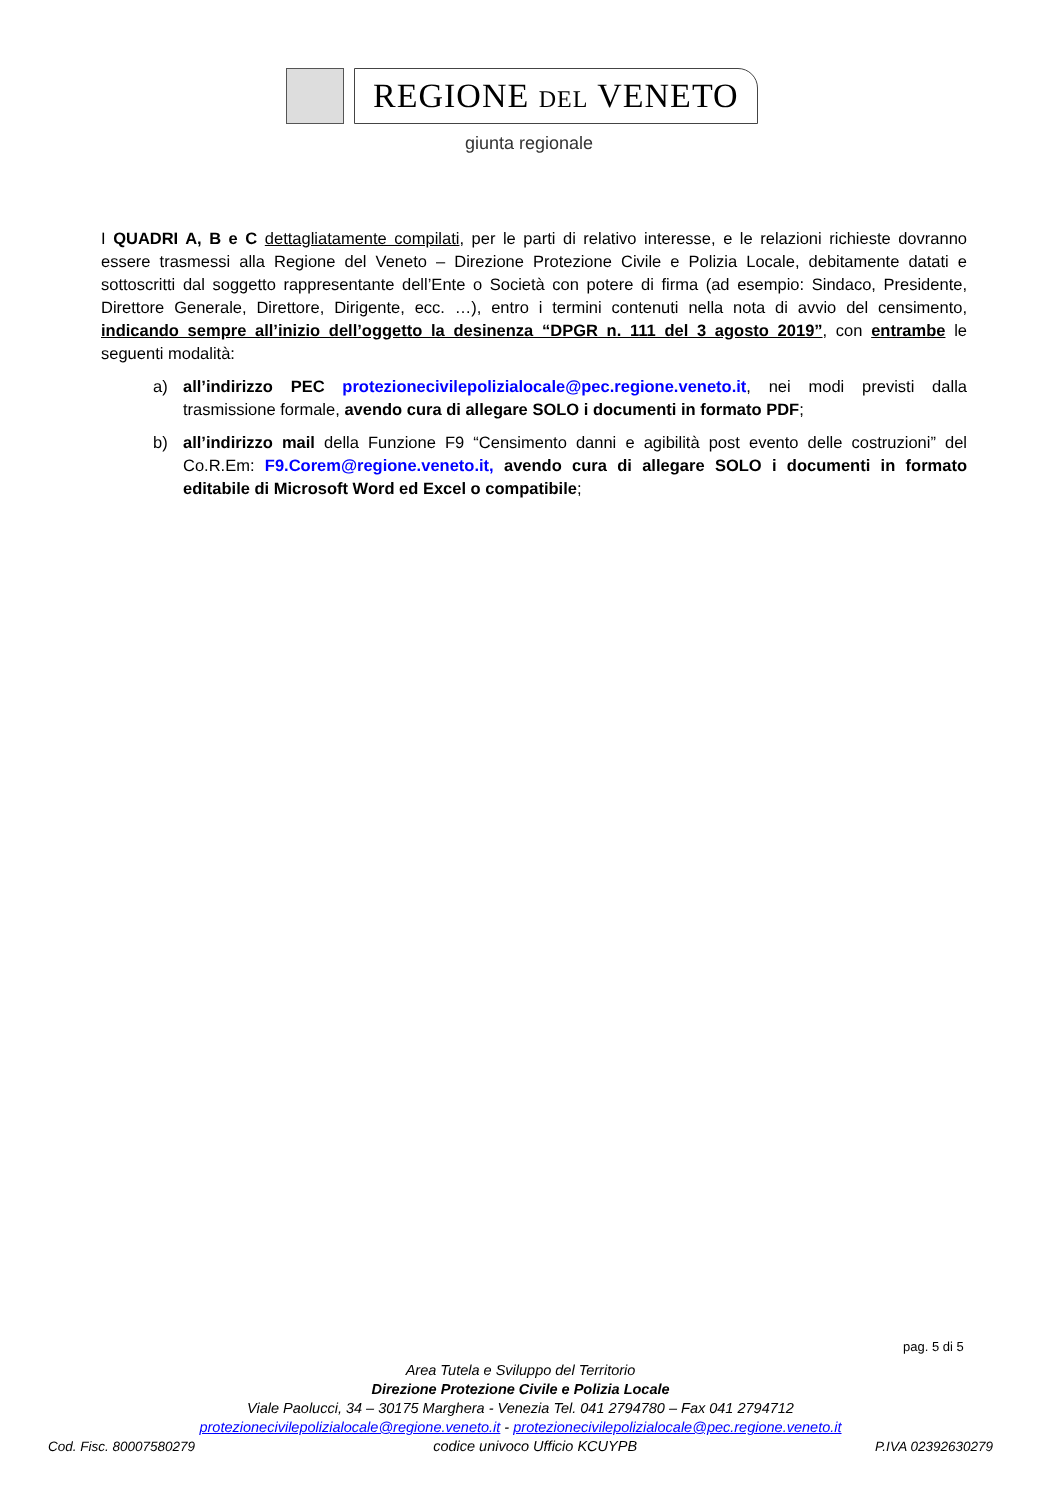REGIONE DEL VENETO
giunta regionale
I QUADRI A, B e C dettagliatamente compilati, per le parti di relativo interesse, e le relazioni richieste dovranno essere trasmessi alla Regione del Veneto – Direzione Protezione Civile e Polizia Locale, debitamente datati e sottoscritti dal soggetto rappresentante dell’Ente o Società con potere di firma (ad esempio: Sindaco, Presidente, Direttore Generale, Direttore, Dirigente, ecc. …), entro i termini contenuti nella nota di avvio del censimento, indicando sempre all’inizio dell’oggetto la desinenza “DPGR n. 111 del 3 agosto 2019”, con entrambe le seguenti modalità:
a) all’indirizzo PEC protezionecivilepolizialocale@pec.regione.veneto.it, nei modi previsti dalla trasmissione formale, avendo cura di allegare SOLO i documenti in formato PDF;
b) all’indirizzo mail della Funzione F9 “Censimento danni e agibilità post evento delle costruzioni” del Co.R.Em: F9.Corem@regione.veneto.it, avendo cura di allegare SOLO i documenti in formato editabile di Microsoft Word ed Excel o compatibile;
pag. 5 di 5
Area Tutela e Sviluppo del Territorio
Direzione Protezione Civile e Polizia Locale
Viale Paolucci, 34 – 30175 Marghera - Venezia Tel. 041 2794780 – Fax 041 2794712
protezionecivilepolizialocale@regione.veneto.it - protezionecivilepolizialocale@pec.regione.veneto.it
Cod. Fisc. 80007580279 codice univoco Ufficio KCUYPB P.IVA 02392630279